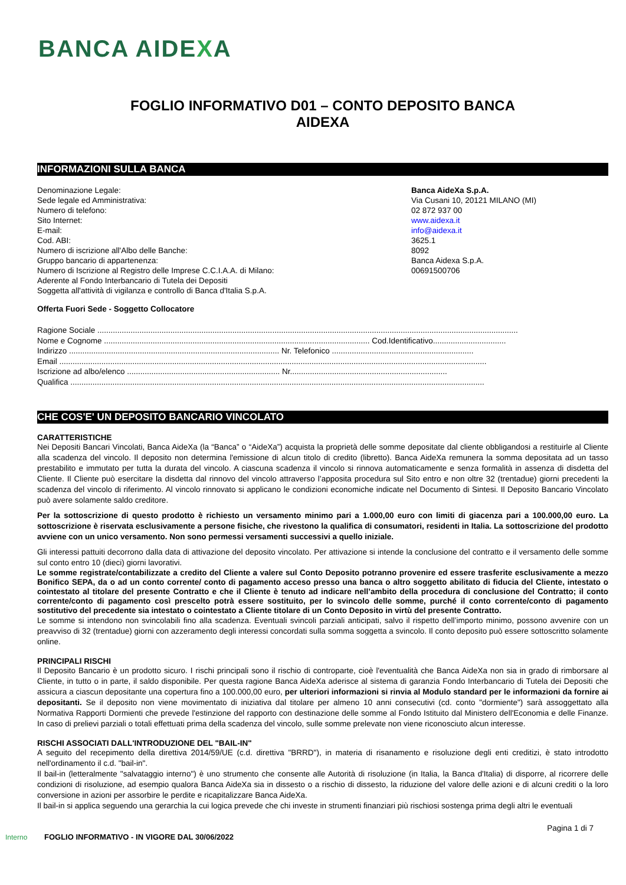BANCA AIDEXA
FOGLIO INFORMATIVO D01 – CONTO DEPOSITO BANCA
AIDEXA
INFORMAZIONI SULLA BANCA
Denominazione Legale: Banca AideXa S.p.A.
Sede legale ed Amministrativa: Via Cusani 10, 20121 MILANO (MI)
Numero di telefono: 02 872 937 00
Sito Internet: www.aidexa.it
E-mail: info@aidexa.it
Cod. ABI: 3625.1
Numero di iscrizione all'Albo delle Banche: 8092
Gruppo bancario di appartenenza: Banca Aidexa S.p.A.
Numero di Iscrizione al Registro delle Imprese C.C.I.A.A. di Milano: 00691500706
Aderente al Fondo Interbancario di Tutela dei Depositi
Soggetta all'attività di vigilanza e controllo di Banca d'Italia S.p.A.
Offerta Fuori Sede - Soggetto Collocatore
Ragione Sociale ..............................................................................................................................................................................................
Nome e Cognome ........................................................................................................................ Cod.Identificativo.................................
Indirizzo ............................................................................................... Nr. Telefonico ................................................................
Email .................................................................................................................................................................................................
Iscrizione ad albo/elenco ..................................................................... Nr.......................................................................
Qualifica ...........................................................................................................................................................................................
CHE COS'E' UN DEPOSITO BANCARIO VINCOLATO
CARATTERISTICHE
Nei Depositi Bancari Vincolati, Banca AideXa (la “Banca” o “AideXa”) acquista la proprietà delle somme depositate dal cliente obbligandosi a restituirle al Cliente alla scadenza del vincolo. Il deposito non determina l'emissione di alcun titolo di credito (libretto). Banca AideXa remunera la somma depositata ad un tasso prestabilito e immutato per tutta la durata del vincolo. A ciascuna scadenza il vincolo si rinnova automaticamente e senza formalità in assenza di disdetta del Cliente. Il Cliente può esercitare la disdetta dal rinnovo del vincolo attraverso l’apposita procedura sul Sito entro e non oltre 32 (trentadue) giorni precedenti la scadenza del vincolo di riferimento. Al vincolo rinnovato si applicano le condizioni economiche indicate nel Documento di Sintesi. Il Deposito Bancario Vincolato può avere solamente saldo creditore.
Per la sottoscrizione di questo prodotto è richiesto un versamento minimo pari a 1.000,00 euro con limiti di giacenza pari a 100.000,00 euro. La sottoscrizione è riservata esclusivamente a persone fisiche, che rivestono la qualifica di consumatori, residenti in Italia. La sottoscrizione del prodotto avviene con un unico versamento. Non sono permessi versamenti successivi a quello iniziale.
Gli interessi pattuiti decorrono dalla data di attivazione del deposito vincolato. Per attivazione si intende la conclusione del contratto e il versamento delle somme sul conto entro 10 (dieci) giorni lavorativi.
Le somme registrate/contabilizzate a credito del Cliente a valere sul Conto Deposito potranno provenire ed essere trasferite esclusivamente a mezzo Bonifico SEPA, da o ad un conto corrente/ conto di pagamento acceso presso una banca o altro soggetto abilitato di fiducia del Cliente, intestato o cointestato al titolare del presente Contratto e che il Cliente è tenuto ad indicare nell’ambito della procedura di conclusione del Contratto; il conto corrente/conto di pagamento così prescelto potrà essere sostituito, per lo svincolo delle somme, purché il conto corrente/conto di pagamento sostitutivo del precedente sia intestato o cointestato a Cliente titolare di un Conto Deposito in virtù del presente Contratto.
Le somme si intendono non svincolabili fino alla scadenza. Eventuali svincoli parziali anticipati, salvo il rispetto dell’importo minimo, possono avvenire con un preavviso di 32 (trentadue) giorni con azzeramento degli interessi concordati sulla somma soggetta a svincolo. Il conto deposito può essere sottoscritto solamente online.
PRINCIPALI RISCHI
Il Deposito Bancario è un prodotto sicuro. I rischi principali sono il rischio di controparte, cioè l'eventualità che Banca AideXa non sia in grado di rimborsare al Cliente, in tutto o in parte, il saldo disponibile. Per questa ragione Banca AideXa aderisce al sistema di garanzia Fondo Interbancario di Tutela dei Depositi che assicura a ciascun depositante una copertura fino a 100.000,00 euro, per ulteriori informazioni si rinvia al Modulo standard per le informazioni da fornire ai depositanti. Se il deposito non viene movimentato di iniziativa dal titolare per almeno 10 anni consecutivi (cd. conto "dormiente") sarà assoggettato alla Normativa Rapporti Dormienti che prevede l'estinzione del rapporto con destinazione delle somme al Fondo Istituito dal Ministero dell'Economia e delle Finanze. In caso di prelievi parziali o totali effettuati prima della scadenza del vincolo, sulle somme prelevate non viene riconosciuto alcun interesse.
RISCHI ASSOCIATI DALL'INTRODUZIONE DEL "BAIL-IN"
A seguito del recepimento della direttiva 2014/59/UE (c.d. direttiva "BRRD"), in materia di risanamento e risoluzione degli enti creditizi, è stato introdotto nell'ordinamento il c.d. "bail-in".
Il bail-in (letteralmente "salvataggio interno") è uno strumento che consente alle Autorità di risoluzione (in Italia, la Banca d'Italia) di disporre, al ricorrere delle condizioni di risoluzione, ad esempio qualora Banca AideXa sia in dissesto o a rischio di dissesto, la riduzione del valore delle azioni e di alcuni crediti o la loro conversione in azioni per assorbire le perdite e ricapitalizzare Banca AideXa.
Il bail-in si applica seguendo una gerarchia la cui logica prevede che chi investe in strumenti finanziari più rischiosi sostenga prima degli altri le eventuali
Pagina 1 di 7
Interno FOGLIO INFORMATIVO - IN VIGORE DAL 30/06/2022